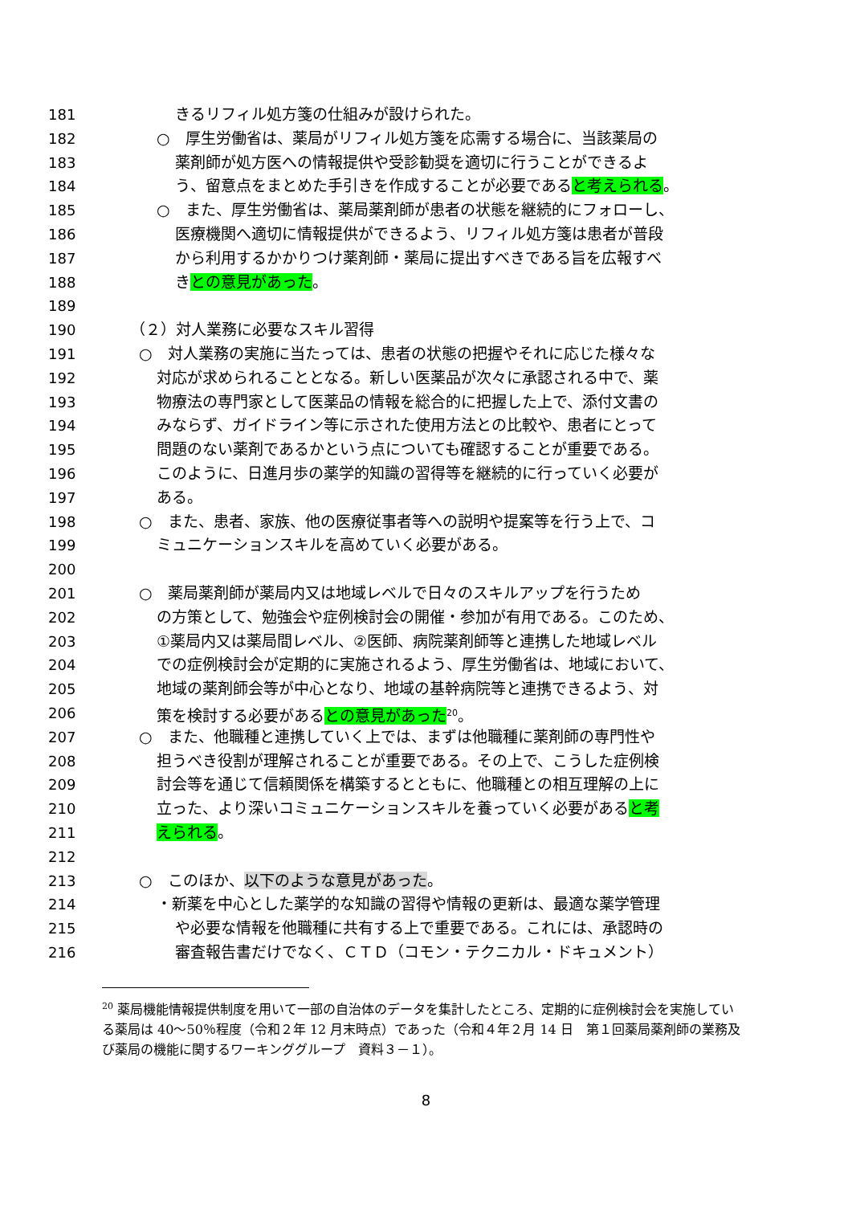181 きるリフィル処方箋の仕組みが設けられた。
182 ○　厚生労働省は、薬局がリフィル処方箋を応需する場合に、当該薬局の
183 薬剤師が処方医への情報提供や受診勧奨を適切に行うことができるよ
184 う、留意点をまとめた手引きを作成することが必要であると考えられる。
185 ○　また、厚生労働省は、薬局薬剤師が患者の状態を継続的にフォローし、
186 医療機関へ適切に情報提供ができるよう、リフィル処方箋は患者が普段
187 から利用するかかりつけ薬剤師・薬局に提出すべきである旨を広報すべ
188 きとの意見があった。
189
190 （２）対人業務に必要なスキル習得
191 ○　対人業務の実施に当たっては、患者の状態の把握やそれに応じた様々な
192 対応が求められることとなる。新しい医薬品が次々に承認される中で、薬
193 物療法の専門家として医薬品の情報を総合的に把握した上で、添付文書の
194 みならず、ガイドライン等に示された使用方法との比較や、患者にとって
195 問題のない薬剤であるかという点についても確認することが重要である。
196 このように、日進月歩の薬学的知識の習得等を継続的に行っていく必要が
197 ある。
198 ○　また、患者、家族、他の医療従事者等への説明や提案等を行う上で、コ
199 ミュニケーションスキルを高めていく必要がある。
200
201 ○　薬局薬剤師が薬局内又は地域レベルで日々のスキルアップを行うため
202 の方策として、勉強会や症例検討会の開催・参加が有用である。このため、
203 ①薬局内又は薬局間レベル、②医師、病院薬剤師等と連携した地域レベル
204 での症例検討会が定期的に実施されるよう、厚生労働省は、地域において、
205 地域の薬剤師会等が中心となり、地域の基幹病院等と連携できるよう、対
206 策を検討する必要があるとの意見があった<sup>20</sup>。
207 ○　また、他職種と連携していく上では、まずは他職種に薬剤師の専門性や
208 担うべき役割が理解されることが重要である。その上で、こうした症例検
209 討会等を通じて信頼関係を構築するとともに、他職種との相互理解の上に
210 立った、より深いコミュニケーションスキルを養っていく必要があると考
211 えられる。
212
213 ○　このほか、以下のような意見があった。
214 ・新薬を中心とした薬学的な知識の習得や情報の更新は、最適な薬学管理
215 や必要な情報を他職種に共有する上で重要である。これには、承認時の
216 審査報告書だけでなく、ＣＴＤ（コモン・テクニカル・ドキュメント）
<sup>20</sup> 薬局機能情報提供制度を用いて一部の自治体のデータを集計したところ、定期的に症例検討会を実施している薬局は 40～50％程度（令和２年 12 月末時点）であった（令和４年２月 14 日　第１回薬局薬剤師の業務及び薬局の機能に関するワーキンググループ　資料３－１）。
8